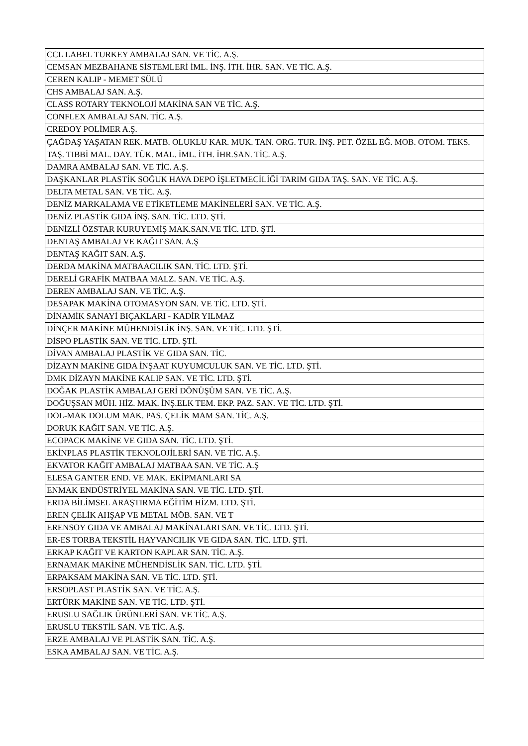| CCL LABEL TURKEY AMBALAJ SAN. VE TİC. A.Ş. |
| CEMSAN MEZBAHANE SİSTEMLERİ İML. İNŞ. İTH. İHR. SAN. VE TİC. A.Ş. |
| CEREN KALIP - MEMET SÜLÜ |
| CHS AMBALAJ SAN. A.Ş. |
| CLASS ROTARY TEKNOLOJİ MAKİNA SAN VE TİC. A.Ş. |
| CONFLEX AMBALAJ SAN. TİC. A.Ş. |
| CREDOY POLİMER A.Ş. |
| ÇAĞDAŞ YAŞATAN REK. MATB. OLUKLU KAR. MUK. TAN. ORG. TUR. İNŞ. PET. ÖZEL EĞ. MOB. OTOM. TEKS. TAŞ. TIBBİ MAL. DAY. TÜK. MAL. İML. İTH. İHR.SAN. TİC. A.Ş. |
| DAMRA AMBALAJ SAN. VE TİC. A.Ş. |
| DAŞKANLAR PLASTİK SOĞUK HAVA DEPO İŞLETMECİLİĞİ TARIM GIDA TAŞ. SAN. VE TİC. A.Ş. |
| DELTA METAL SAN. VE TİC. A.Ş. |
| DENİZ MARKALAMA VE ETİKETLEME MAKİNELERİ SAN. VE TİC. A.Ş. |
| DENİZ PLASTİK GIDA İNŞ. SAN. TİC. LTD. ŞTİ. |
| DENİZLİ ÖZSTAR KURUYEMİŞ MAK.SAN.VE TİC. LTD. ŞTİ. |
| DENTAŞ AMBALAJ VE KAĞIT SAN. A.Ş |
| DENTAŞ KAĞIT SAN. A.Ş. |
| DERDA MAKİNA MATBAACILIK SAN. TİC. LTD. ŞTİ. |
| DERELİ GRAFİK MATBAA MALZ. SAN. VE TİC. A.Ş. |
| DEREN AMBALAJ SAN. VE TİC. A.Ş. |
| DESAPAK MAKİNA OTOMASYON SAN. VE TİC. LTD. ŞTİ. |
| DİNAMİK SANAYİ BIÇAKLARI - KADİR YILMAZ |
| DİNÇER MAKİNE MÜHENDİSLİK İNŞ. SAN. VE TİC. LTD. ŞTİ. |
| DİSPO PLASTİK SAN. VE TİC. LTD. ŞTİ. |
| DİVAN AMBALAJ PLASTİK VE GIDA SAN. TİC. |
| DİZAYN MAKİNE GIDA İNŞAAT KUYUMCULUK SAN. VE TİC. LTD. ŞTİ. |
| DMK DİZAYN MAKİNE KALIP SAN. VE TİC. LTD. ŞTİ. |
| DOĞAK PLASTİK AMBALAJ GERİ DÖNÜŞÜM SAN. VE TİC. A.Ş. |
| DOĞUŞSAN MÜH. HİZ. MAK. İNŞ.ELK TEM. EKP. PAZ. SAN. VE TİC. LTD. ŞTİ. |
| DOL-MAK DOLUM MAK. PAS. ÇELİK MAM SAN. TİC. A.Ş. |
| DORUK KAĞIT SAN. VE TİC. A.Ş. |
| ECOPACK MAKİNE VE GIDA SAN. TİC. LTD. ŞTİ. |
| EKİNPLAS PLASTİK TEKNOLOJİLERİ SAN. VE TİC. A.Ş. |
| EKVATOR KAĞIT AMBALAJ MATBAA SAN. VE TİC. A.Ş |
| ELESA GANTER END. VE MAK. EKİPMANLARI SA |
| ENMAK ENDÜSTRİYEL MAKİNA SAN. VE TİC. LTD. ŞTİ. |
| ERDA BİLİMSEL ARAŞTIRMA EĞİTİM HİZM. LTD. ŞTİ. |
| EREN ÇELİK AHŞAP VE METAL MÖB. SAN. VE T |
| ERENSOY GIDA VE AMBALAJ MAKİNALARI SAN. VE TİC. LTD. ŞTİ. |
| ER-ES TORBA TEKSTİL HAYVANCILIK VE GIDA SAN. TİC. LTD. ŞTİ. |
| ERKAP KAĞIT VE KARTON KAPLAR SAN. TİC. A.Ş. |
| ERNAMAK MAKİNE MÜHENDİSLİK SAN. TİC. LTD. ŞTİ. |
| ERPAKSAM MAKİNA SAN. VE TİC. LTD. ŞTİ. |
| ERSOPLAST PLASTİK SAN. VE TİC. A.Ş. |
| ERTÜRK MAKİNE SAN. VE TİC. LTD. ŞTİ. |
| ERUSLU SAĞLIK ÜRÜNLERİ SAN. VE TİC. A.Ş. |
| ERUSLU TEKSTİL SAN. VE TİC. A.Ş. |
| ERZE AMBALAJ VE PLASTİK SAN. TİC. A.Ş. |
| ESKA AMBALAJ SAN. VE TİC. A.Ş. |